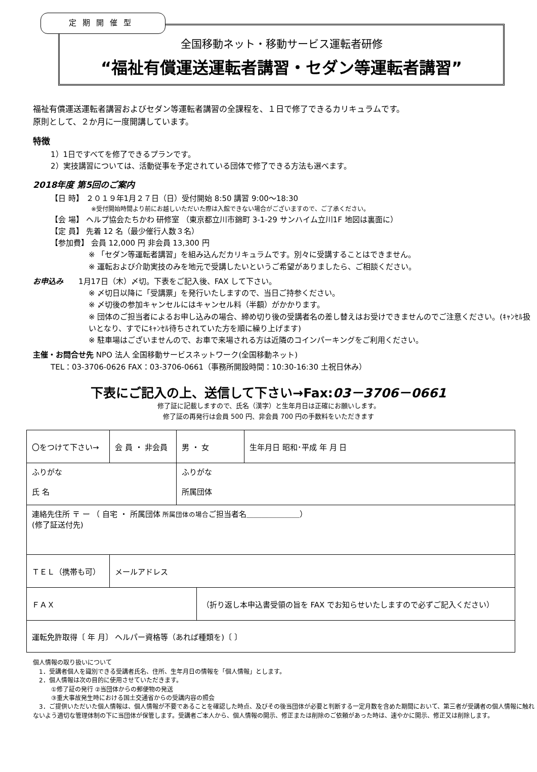定期開催型
全国移動ネット・移動サービス運転者研修
“福祉有償運送運転者講習・セダン等運転者講習”
福祉有償運送運転者講習およびセダン等運転者講習の全課程を、１日で修了できるカリキュラムです。
原則として、２か月に一度開講しています。
特徴
1）1日ですべてを修了できるプランです。
2）実技講習については、活動従事を予定されている団体で修了できる方法も選べます。
2018年度 第5回のご案内
【日 時】 ２０１９年1月２７日（日）受付開始 8:50 講習 9:00～18:30
※受付開始時間より前にお越しいただいた際は入館できない場合がございますので、ご了承ください。
【会 場】 ヘルプ協会たちかわ 研修室 （東京都立川市錦町 3-1-29 サンハイム立川1F 地図は裏面に）
【定 員】 先着 12 名（最少催行人数３名）
【参加費】 会員 12,000 円 非会員 13,300 円
※ 「セダン等運転者講習」を組み込んだカリキュラムです。別々に受講することはできません。
※ 運転および介助実技のみを地元で受講したいというご希望がありましたら、ご相談ください。
お申込み　　1月17日（木）〆切。下表をご記入後、FAX して下さい。
※ 〆切日以降に「受講票」を発行いたしますので、当日ご持参ください。
※ 〆切後の参加キャンセルにはキャンセル料（半額）がかかります。
※ 団体のご担当者によるお申し込みの場合、締め切り後の受講者名の差し替えはお受けできませんのでご注意ください。(ｷｬﾝｾﾙ扱いとなり、すでにｷｬﾝｾﾙ待ちされていた方を順に繰り上げます)
※ 駐車場はございませんので、お車で来場される方は近隣のコインパーキングをご利用ください。
主催・お問合せ先 NPO 法人 全国移動サービスネットワーク(全国移動ネット)
TEL：03-3706-0626 FAX：03-3706-0661（事務所開設時間：10:30-16:30 土祝日休み）
下表にご記入の上、送信して下さい→Fax:03－3706－0661
修了証に記載しますので、氏名（漢字）と生年月日は正確にお願いします。
修了証の再発行は会員 500 円、非会員 700 円の手数料をいただきます
| 〇をつけて下さい→ | 会 員 ・ 非会員 | 男 ・ 女 | | 生年月日 昭和･平成 年 月 日 |
| ふりがな 氏 名 | | ふりがな 所属団体 | | |
| 連絡先住所 〒 ー （ 自宅 ・ 所属団体 所属団体の場合 ご担当者名＿＿＿＿＿＿＿） (修了証送付先) | | | | |
| ＴＥＬ（携帯も可） | メールアドレス | | | |
| ＦＡＸ | | | （折り返し本申込書受領の旨を FAX でお知らせいたしますので必ずご記入ください） | |
| 運転免許取得〔 年 月〕 ヘルパー資格等（あれば種類を)〔 〕 | | | | |
個人情報の取り扱いについて
　1．受講者個人を識別できる受講者氏名、住所、生年月日の情報を「個人情報」とします。
　2．個人情報は次の目的に使用させていただきます。
　　　①修了証の発行 ②当団体からの郵便物の発送
　　　③重大事故発生時における国土交通省からの受講内容の照会
　3．ご提供いただいた個人情報は、個人情報が不要であることを確認した時点、及びその後当団体が必要と判断する一定月数を含めた期間において、第三者が受講者の個人情報に触れないよう適切な管理体制の下に当団体が保管します。受講者ご本人から、個人情報の開示、修正または削除のご依頼があった時は、速やかに開示、修正又は削除します。